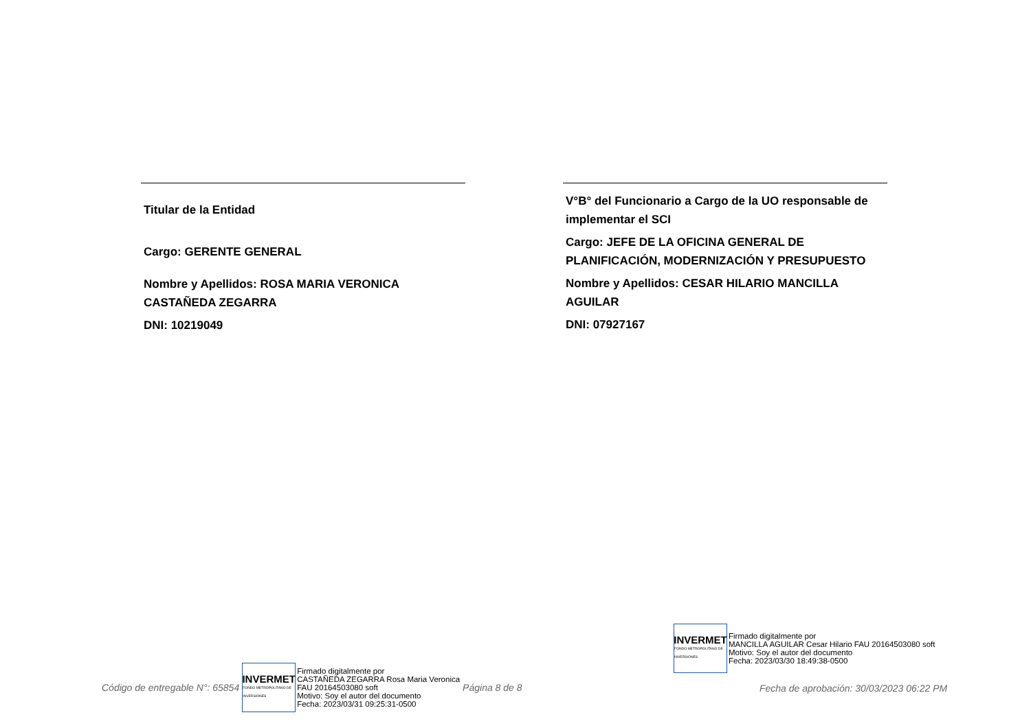Titular de la Entidad
Cargo: GERENTE GENERAL
Nombre y Apellidos: ROSA MARIA VERONICA CASTAÑEDA ZEGARRA
DNI: 10219049
V°B° del Funcionario a Cargo de la UO responsable de implementar el SCI
Cargo: JEFE DE LA OFICINA GENERAL DE PLANIFICACIÓN, MODERNIZACIÓN Y PRESUPUESTO
Nombre y Apellidos: CESAR HILARIO MANCILLA AGUILAR
DNI: 07927167
INVERMET
FONDO METROPOLITANO DE INVERSIONES
Firmado digitalmente por
MANCILLA AGUILAR Cesar Hilario FAU 20164503080 soft
Motivo: Soy el autor del documento
Fecha: 2023/03/30 18:49:38-0500
Código de entregable N°: 65854
INVERMET
FONDO METROPOLITANO DE INVERSIONES
Firmado digitalmente por
CASTAÑEDA ZEGARRA Rosa Maria Veronica
FAU 20164503080 soft
Motivo: Soy el autor del documento
Fecha: 2023/03/31 09:25:31-0500
Página 8 de 8
Fecha de aprobación: 30/03/2023 06:22 PM